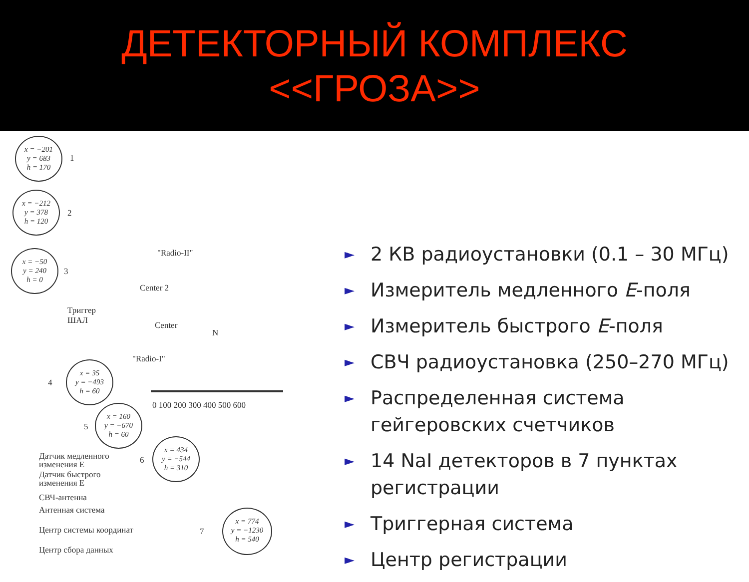ДЕТЕКТОРНЫЙ КОМПЛЕКС
<<ГРОЗА>>
x = −201
y = 683
h = 170
1
x = −212
y = 378
h = 120
2
x = −50
y = 240
h = 0
3
"Radio-II"
Center 2
Триггер
ШАЛ
Center
N
"Radio-I"
x = 35
y = −493
h = 60
4
0 100 200 300 400 500 600
x = 160
y = −670
h = 60
5
x = 434
y = −544
h = 310
6
x = 774
y = −1230
h = 540
7
Датчик медленного
изменения E
Датчик быстрого
изменения E
СВЧ-антенна
Антенная система
Центр системы координат
Центр сбора данных
► 2 КВ радиоустановки (0.1 – 30 МГц)
► Измеритель медленного E-поля
► Измеритель быстрого E-поля
► СВЧ радиоустановка (250–270 МГц)
► Распределенная система
гейгеровских счетчиков
► 14 NaI детекторов в 7 пунктах
регистрации
► Триггерная система
► Центр регистрации